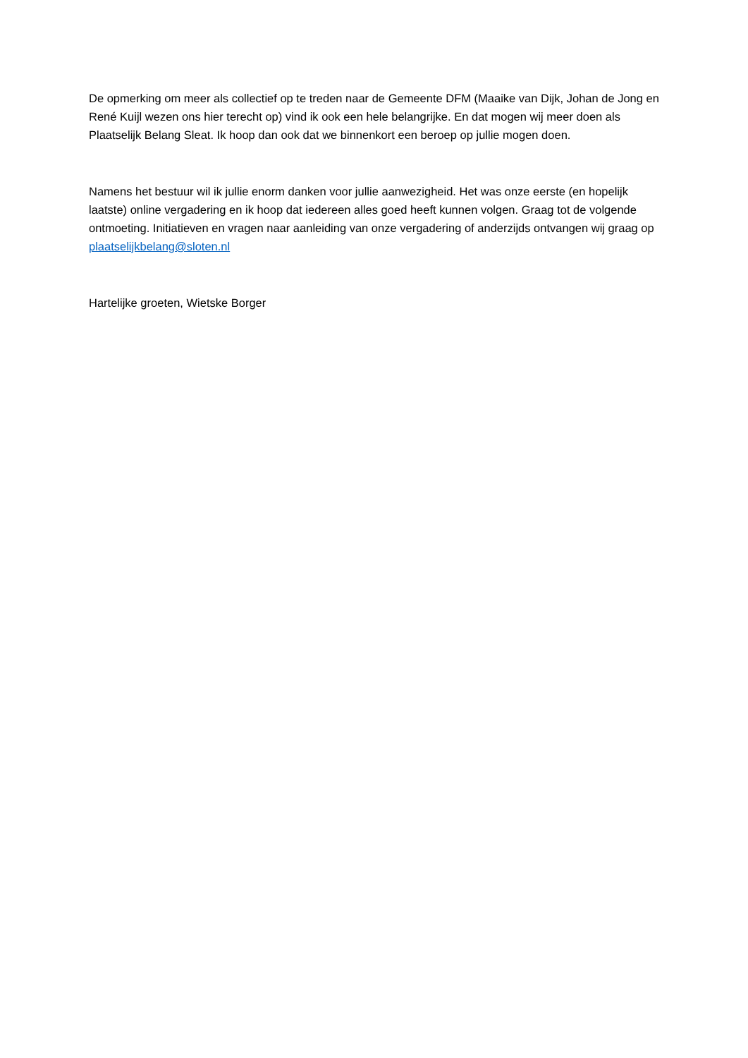De opmerking om meer als collectief op te treden naar de Gemeente DFM (Maaike van Dijk, Johan de Jong en René Kuijl wezen ons hier terecht op) vind ik ook een hele belangrijke. En dat mogen wij meer doen als Plaatselijk Belang Sleat. Ik hoop dan ook dat we binnenkort een beroep op jullie mogen doen.
Namens het bestuur wil ik jullie enorm danken voor jullie aanwezigheid. Het was onze eerste (en hopelijk laatste) online vergadering en ik hoop dat iedereen alles goed heeft kunnen volgen. Graag tot de volgende ontmoeting. Initiatieven en vragen naar aanleiding van onze vergadering of anderzijds ontvangen wij graag op plaatselijkbelang@sloten.nl
Hartelijke groeten, Wietske Borger